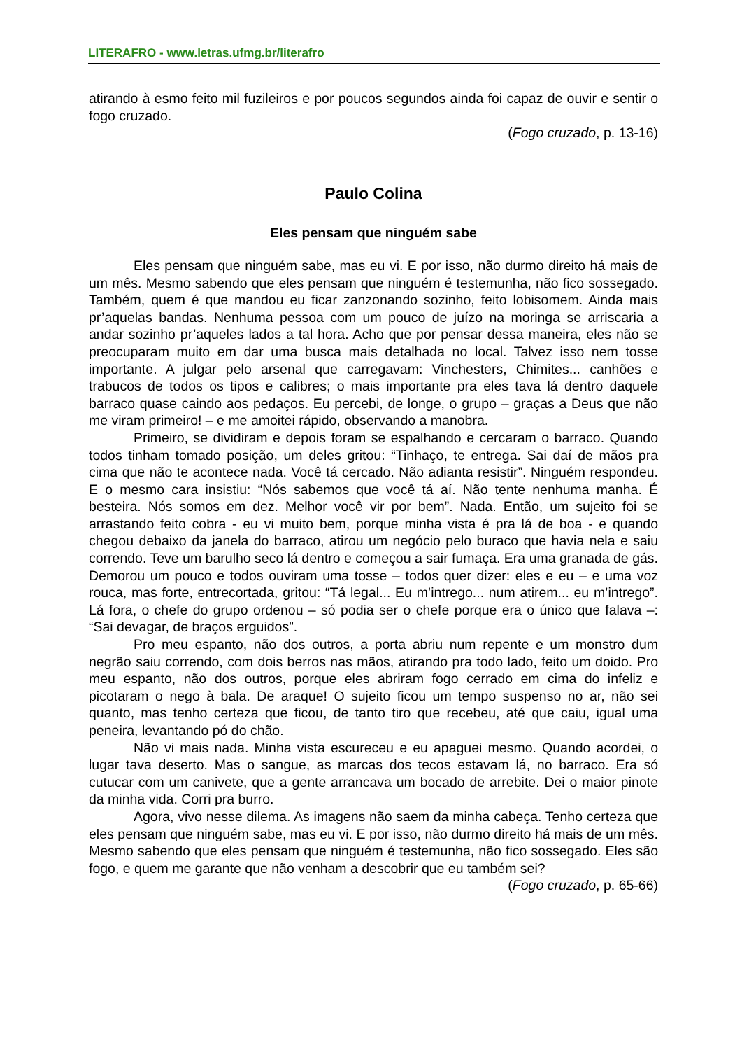LITERAFRO - www.letras.ufmg.br/literafro
atirando à esmo feito mil fuzileiros e por poucos segundos ainda foi capaz de ouvir e sentir o fogo cruzado.
(Fogo cruzado, p. 13-16)
Paulo Colina
Eles pensam que ninguém sabe
Eles pensam que ninguém sabe, mas eu vi. E por isso, não durmo direito há mais de um mês. Mesmo sabendo que eles pensam que ninguém é testemunha, não fico sossegado. Também, quem é que mandou eu ficar zanzonando sozinho, feito lobisomem. Ainda mais pr’aquelas bandas. Nenhuma pessoa com um pouco de juízo na moringa se arriscaria a andar sozinho pr’aqueles lados a tal hora. Acho que por pensar dessa maneira, eles não se preocuparam muito em dar uma busca mais detalhada no local. Talvez isso nem tosse importante. A julgar pelo arsenal que carregavam: Vinchesters, Chimites... canhões e trabucos de todos os tipos e calibres; o mais importante pra eles tava lá dentro daquele barraco quase caindo aos pedaços. Eu percebi, de longe, o grupo – graças a Deus que não me viram primeiro! – e me amoitei rápido, observando a manobra.
Primeiro, se dividiram e depois foram se espalhando e cercaram o barraco. Quando todos tinham tomado posição, um deles gritou: “Tinhaço, te entrega. Sai daí de mãos pra cima que não te acontece nada. Você tá cercado. Não adianta resistir”. Ninguém respondeu. E o mesmo cara insistiu: “Nós sabemos que você tá aí. Não tente nenhuma manha. É besteira. Nós somos em dez. Melhor você vir por bem”. Nada. Então, um sujeito foi se arrastando feito cobra - eu vi muito bem, porque minha vista é pra lá de boa - e quando chegou debaixo da janela do barraco, atirou um negócio pelo buraco que havia nela e saiu correndo. Teve um barulho seco lá dentro e começou a sair fumaça. Era uma granada de gás. Demorou um pouco e todos ouviram uma tosse – todos quer dizer: eles e eu – e uma voz rouca, mas forte, entrecortada, gritou: “Tá legal... Eu m’intrego... num atirem... eu m’intrego”. Lá fora, o chefe do grupo ordenou – só podia ser o chefe porque era o único que falava –: “Sai devagar, de braços erguidos”.
Pro meu espanto, não dos outros, a porta abriu num repente e um monstro dum negrão saiu correndo, com dois berros nas mãos, atirando pra todo lado, feito um doido. Pro meu espanto, não dos outros, porque eles abriram fogo cerrado em cima do infeliz e picotaram o nego à bala. De araque! O sujeito ficou um tempo suspenso no ar, não sei quanto, mas tenho certeza que ficou, de tanto tiro que recebeu, até que caiu, igual uma peneira, levantando pó do chão.
Não vi mais nada. Minha vista escureceu e eu apaguei mesmo. Quando acordei, o lugar tava deserto. Mas o sangue, as marcas dos tecos estavam lá, no barraco. Era só cutucar com um canivete, que a gente arrancava um bocado de arrebite. Dei o maior pinote da minha vida. Corri pra burro.
Agora, vivo nesse dilema. As imagens não saem da minha cabeça. Tenho certeza que eles pensam que ninguém sabe, mas eu vi. E por isso, não durmo direito há mais de um mês. Mesmo sabendo que eles pensam que ninguém é testemunha, não fico sossegado. Eles são fogo, e quem me garante que não venham a descobrir que eu também sei?
(Fogo cruzado, p. 65-66)